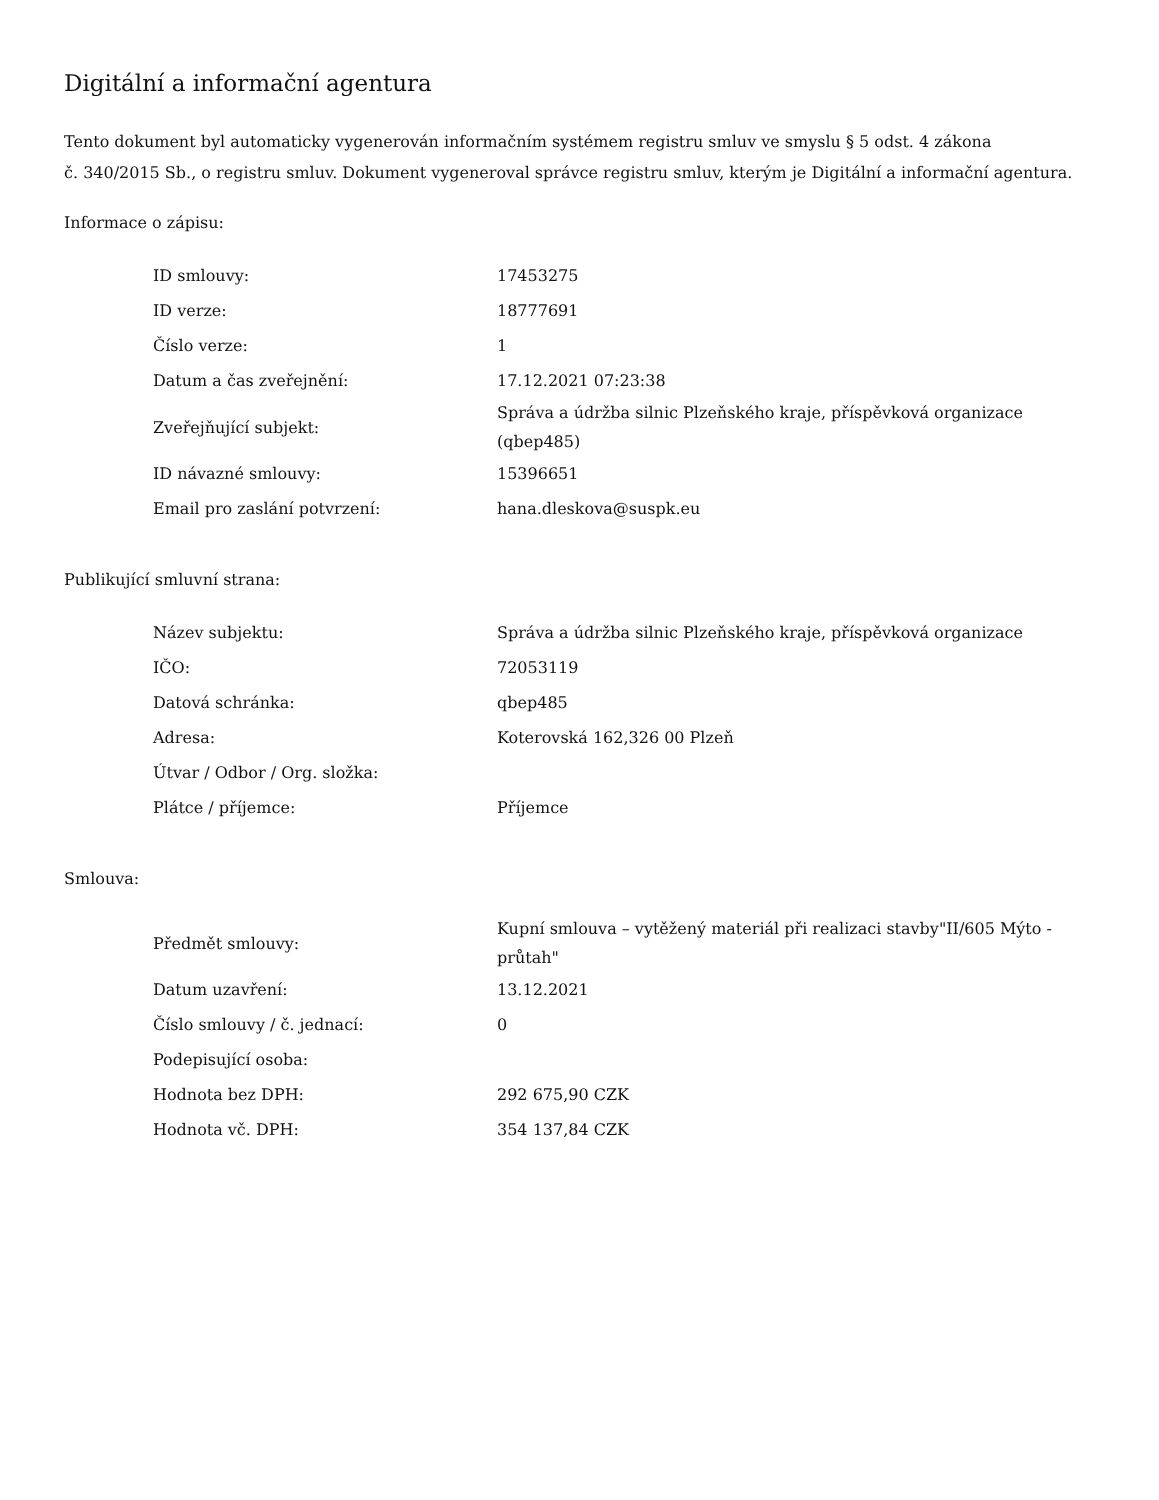Digitální a informační agentura
Tento dokument byl automaticky vygenerován informačním systémem registru smluv ve smyslu § 5 odst. 4 zákona
č. 340/2015 Sb., o registru smluv. Dokument vygeneroval správce registru smluv, kterým je Digitální a informační agentura.
Informace o zápisu:
| ID smlouvy: | 17453275 |
| ID verze: | 18777691 |
| Číslo verze: | 1 |
| Datum a čas zveřejnění: | 17.12.2021 07:23:38 |
| Zveřejňující subjekt: | Správa a údržba silnic Plzeňského kraje, příspěvková organizace (qbep485) |
| ID návazné smlouvy: | 15396651 |
| Email pro zaslání potvrzení: | hana.dleskova@suspk.eu |
Publikující smluvní strana:
| Název subjektu: | Správa a údržba silnic Plzeňského kraje, příspěvková organizace |
| IČO: | 72053119 |
| Datová schránka: | qbep485 |
| Adresa: | Koterovská 162,326 00 Plzeň |
| Útvar / Odbor / Org. složka: | |
| Plátce / příjemce: | Příjemce |
Smlouva:
| Předmět smlouvy: | Kupní smlouva – vytěžený materiál při realizaci stavby"II/605 Mýto - průtah" |
| Datum uzavření: | 13.12.2021 |
| Číslo smlouvy / č. jednací: | 0 |
| Podepisující osoba: | |
| Hodnota bez DPH: | 292 675,90 CZK |
| Hodnota vč. DPH: | 354 137,84 CZK |